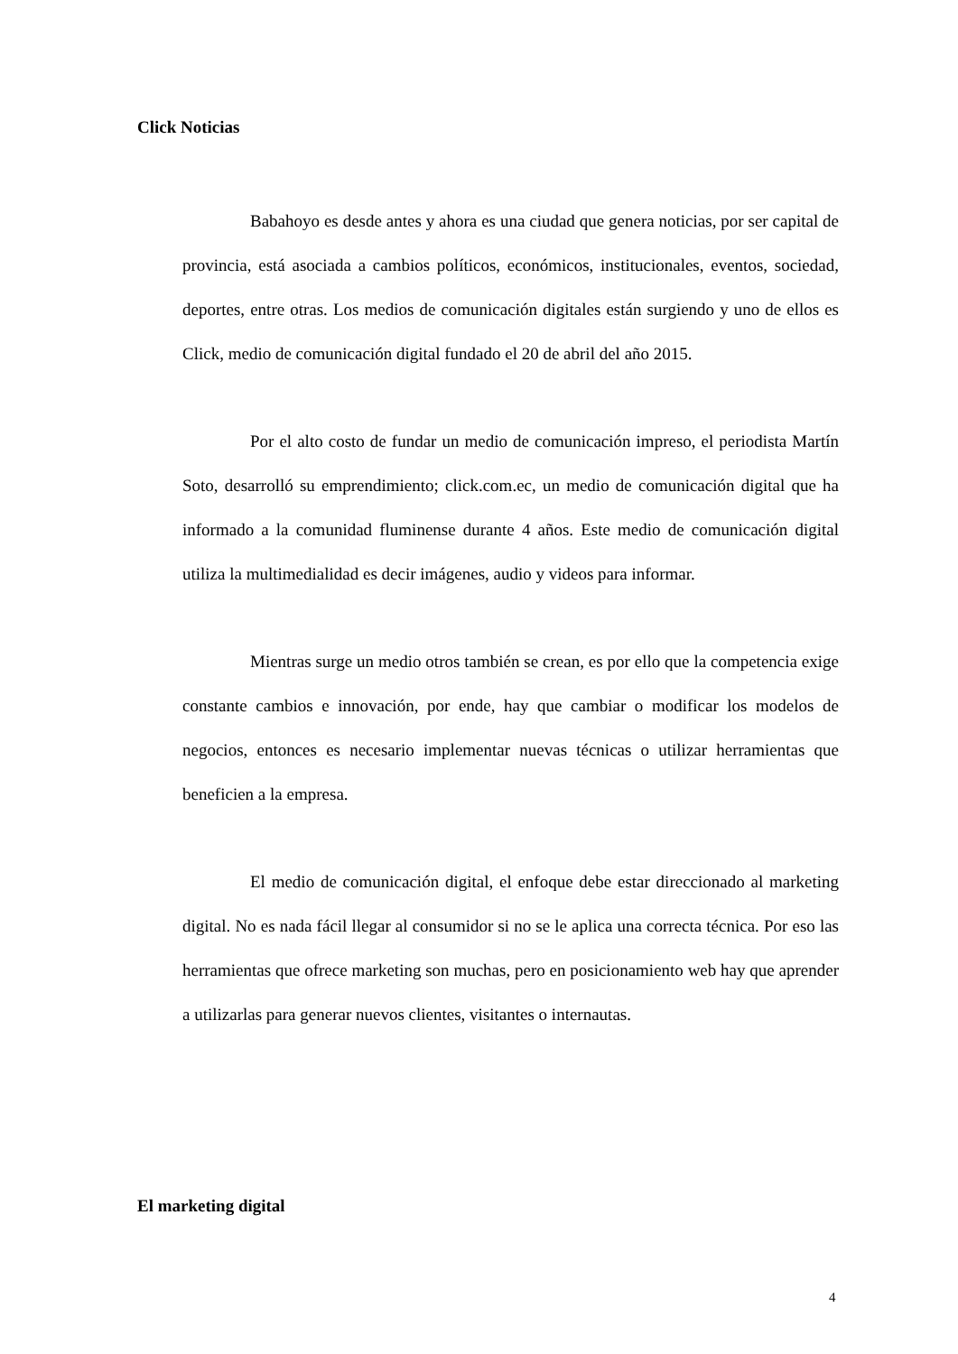Click Noticias
Babahoyo es desde antes y ahora es una ciudad que genera noticias, por ser capital de provincia, está asociada a cambios políticos, económicos, institucionales, eventos, sociedad, deportes, entre otras. Los medios de comunicación digitales están surgiendo y uno de ellos es Click, medio de comunicación digital fundado el 20 de abril del año 2015.
Por el alto costo de fundar un medio de comunicación impreso, el periodista Martín Soto, desarrolló su emprendimiento; click.com.ec, un medio de comunicación digital que ha informado a la comunidad fluminense durante 4 años. Este medio de comunicación digital utiliza la multimedialidad es decir imágenes, audio y videos para informar.
Mientras surge un medio otros también se crean, es por ello que la competencia exige constante cambios e innovación, por ende, hay que cambiar o modificar los modelos de negocios, entonces es necesario implementar nuevas técnicas o utilizar herramientas que beneficien a la empresa.
El medio de comunicación digital, el enfoque debe estar direccionado al marketing digital. No es nada fácil llegar al consumidor si no se le aplica una correcta técnica. Por eso las herramientas que ofrece marketing son muchas, pero en posicionamiento web hay que aprender a utilizarlas para generar nuevos clientes, visitantes o internautas.
El marketing digital
4